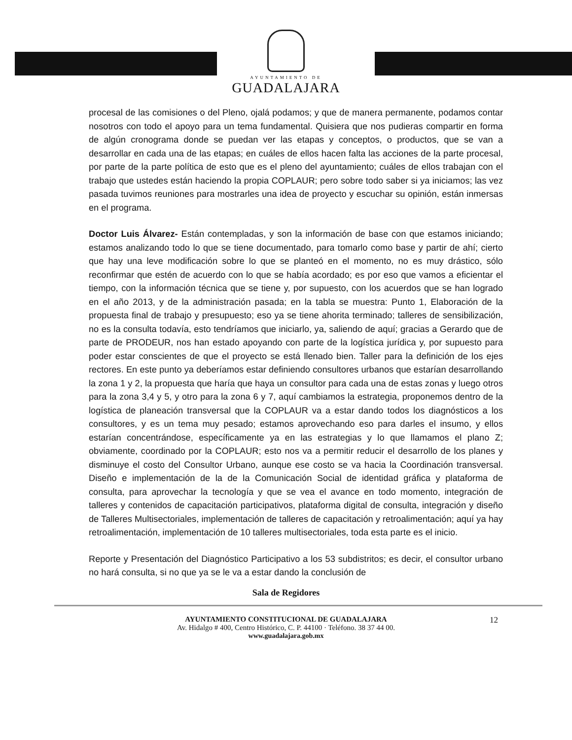AYUNTAMIENTO DE
GUADALAJARA
procesal de las comisiones o del Pleno, ojalá podamos; y que de manera permanente, podamos contar nosotros con todo el apoyo para un tema fundamental. Quisiera que nos pudieras compartir en forma de algún cronograma donde se puedan ver las etapas y conceptos, o productos, que se van a desarrollar en cada una de las etapas; en cuáles de ellos hacen falta las acciones de la parte procesal, por parte de la parte política de esto que es el pleno del ayuntamiento; cuáles de ellos trabajan con el trabajo que ustedes están haciendo la propia COPLAUR; pero sobre todo saber si ya iniciamos; las vez pasada tuvimos reuniones para mostrarles una idea de proyecto y escuchar su opinión, están inmersas en el programa.
Doctor Luis Álvarez- Están contempladas, y son la información de base con que estamos iniciando; estamos analizando todo lo que se tiene documentado, para tomarlo como base y partir de ahí; cierto que hay una leve modificación sobre lo que se planteó en el momento, no es muy drástico, sólo reconfirmar que estén de acuerdo con lo que se había acordado; es por eso que vamos a eficientar el tiempo, con la información técnica que se tiene y, por supuesto, con los acuerdos que se han logrado en el año 2013, y de la administración pasada; en la tabla se muestra: Punto 1, Elaboración de la propuesta final de trabajo y presupuesto; eso ya se tiene ahorita terminado; talleres de sensibilización, no es la consulta todavía, esto tendríamos que iniciarlo, ya, saliendo de aquí; gracias a Gerardo que de parte de PRODEUR, nos han estado apoyando con parte de la logística jurídica y, por supuesto para poder estar conscientes de que el proyecto se está llenado bien. Taller para la definición de los ejes rectores. En este punto ya deberíamos estar definiendo consultores urbanos que estarían desarrollando la zona 1 y 2, la propuesta que haría que haya un consultor para cada una de estas zonas y luego otros para la zona 3,4 y 5, y otro para la zona 6 y 7, aquí cambiamos la estrategia, proponemos dentro de la logística de planeación transversal que la COPLAUR va a estar dando todos los diagnósticos a los consultores, y es un tema muy pesado; estamos aprovechando eso para darles el insumo, y ellos estarían concentrándose, específicamente ya en las estrategias y lo que llamamos el plano Z; obviamente, coordinado por la COPLAUR; esto nos va a permitir reducir el desarrollo de los planes y disminuye el costo del Consultor Urbano, aunque ese costo se va hacia la Coordinación transversal. Diseño e implementación de la de la Comunicación Social de identidad gráfica y plataforma de consulta, para aprovechar la tecnología y que se vea el avance en todo momento, integración de talleres y contenidos de capacitación participativos, plataforma digital de consulta, integración y diseño de Talleres Multisectoriales, implementación de talleres de capacitación y retroalimentación; aquí ya hay retroalimentación, implementación de 10 talleres multisectoriales, toda esta parte es el inicio.
Reporte y Presentación del Diagnóstico Participativo a los 53 subdistritos; es decir, el consultor urbano no hará consulta, si no que ya se le va a estar dando la conclusión de
Sala de Regidores
AYUNTAMIENTO CONSTITUCIONAL DE GUADALAJARA 12
Av. Hidalgo # 400, Centro Histórico, C. P. 44100 · Teléfono. 38 37 44 00.
www.guadalajara.gob.mx